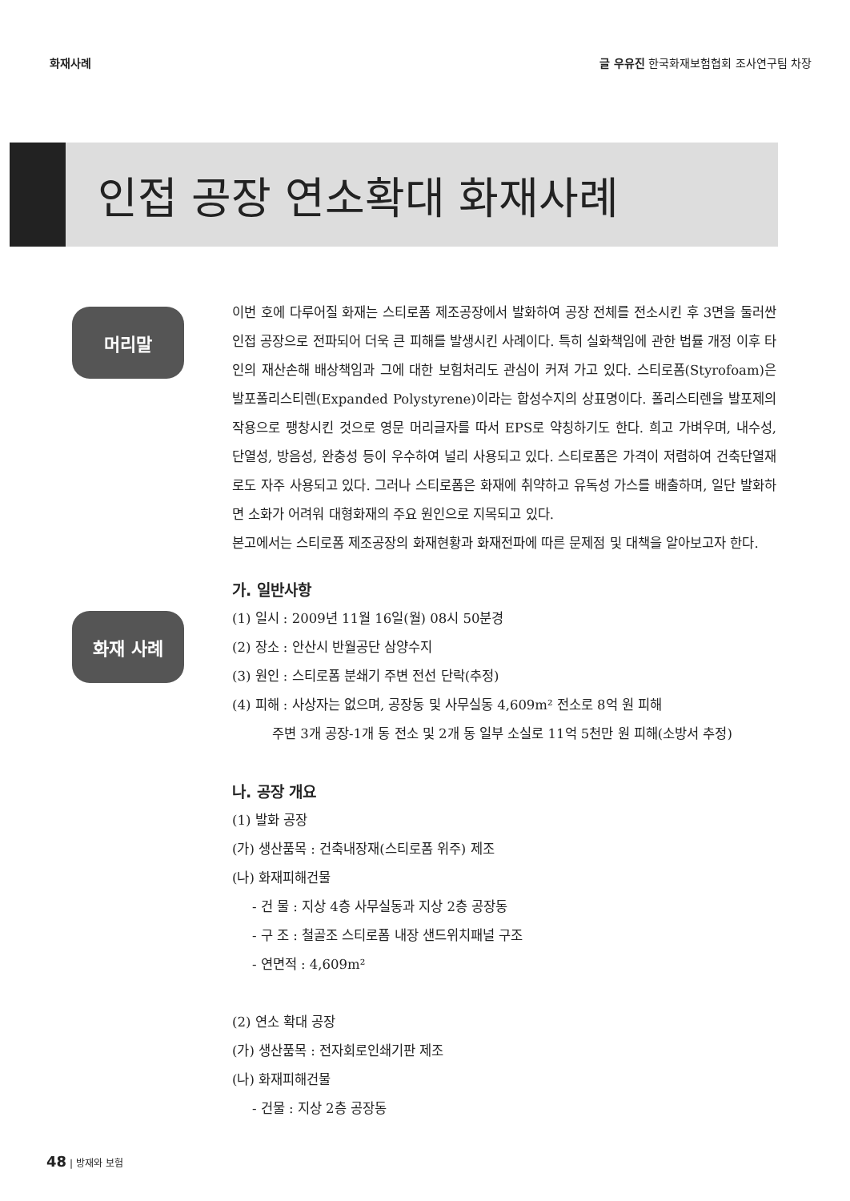화재사례 글 우유진 한국화재보험협회 조사연구팀 차장
인접 공장 연소확대 화재사례
머리말
화재 사례
이번 호에 다루어질 화재는 스티로폼 제조공장에서 발화하여 공장 전체를 전소시킨 후 3면을 둘러싼 인접 공장으로 전파되어 더욱 큰 피해를 발생시킨 사례이다. 특히 실화책임에 관한 법률 개정 이후 타인의 재산손해 배상책임과 그에 대한 보험처리도 관심이 커져 가고 있다. 스티로폼(Styrofoam)은 발포폴리스티렌(Expanded Polystyrene)이라는 합성수지의 상표명이다. 폴리스티렌을 발포제의 작용으로 팽창시킨 것으로 영문 머리글자를 따서 EPS로 약칭하기도 한다. 희고 가벼우며, 내수성, 단열성, 방음성, 완충성 등이 우수하여 널리 사용되고 있다. 스티로폼은 가격이 저렴하여 건축단열재로도 자주 사용되고 있다. 그러나 스티로폼은 화재에 취약하고 유독성 가스를 배출하며, 일단 발화하면 소화가 어려워 대형화재의 주요 원인으로 지목되고 있다.
본고에서는 스티로폼 제조공장의 화재현황과 화재전파에 따른 문제점 및 대책을 알아보고자 한다.
가. 일반사항
(1) 일시 : 2009년 11월 16일(월) 08시 50분경
(2) 장소 : 안산시 반월공단 삼양수지
(3) 원인 : 스티로폼 분쇄기 주변 전선 단락(추정)
(4) 피해 : 사상자는 없으며, 공장동 및 사무실동 4,609m² 전소로 8억 원 피해
주변 3개 공장-1개 동 전소 및 2개 동 일부 소실로 11억 5천만 원 피해(소방서 추정)
나. 공장 개요
(1) 발화 공장
(가) 생산품목 : 건축내장재(스티로폼 위주) 제조
(나) 화재피해건물
- 건 물 : 지상 4층 사무실동과 지상 2층 공장동
- 구 조 : 철골조 스티로폼 내장 샌드위치패널 구조
- 연면적 : 4,609m²
(2) 연소 확대 공장
(가) 생산품목 : 전자회로인쇄기판 제조
(나) 화재피해건물
- 건물 : 지상 2층 공장동
48 | 방재와 보험